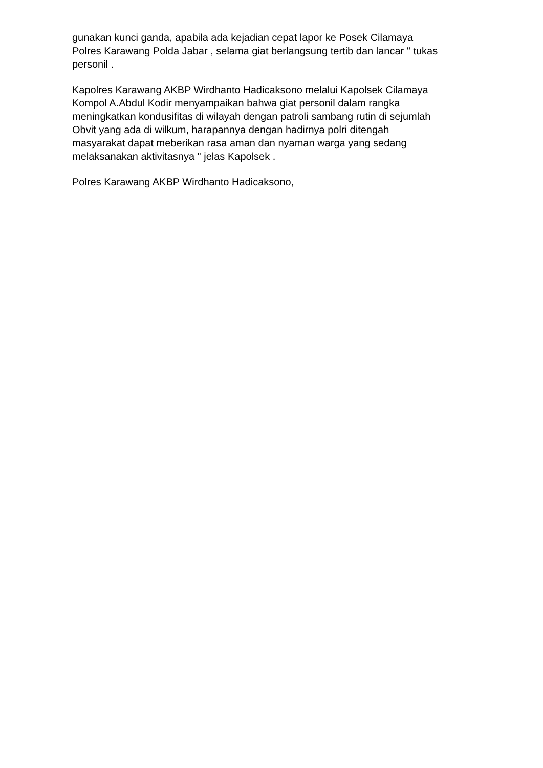gunakan kunci ganda, apabila ada kejadian cepat lapor ke Posek Cilamaya
Polres Karawang Polda Jabar , selama giat berlangsung tertib dan lancar " tukas
personil .
Kapolres Karawang AKBP Wirdhanto Hadicaksono melalui Kapolsek Cilamaya
Kompol A.Abdul Kodir menyampaikan bahwa giat personil dalam rangka
meningkatkan kondusifitas di wilayah dengan patroli sambang rutin di sejumlah
Obvit yang ada di wilkum, harapannya dengan hadirnya polri ditengah
masyarakat dapat meberikan rasa aman dan nyaman warga yang sedang
melaksanakan aktivitasnya " jelas Kapolsek .
Polres Karawang AKBP Wirdhanto Hadicaksono,